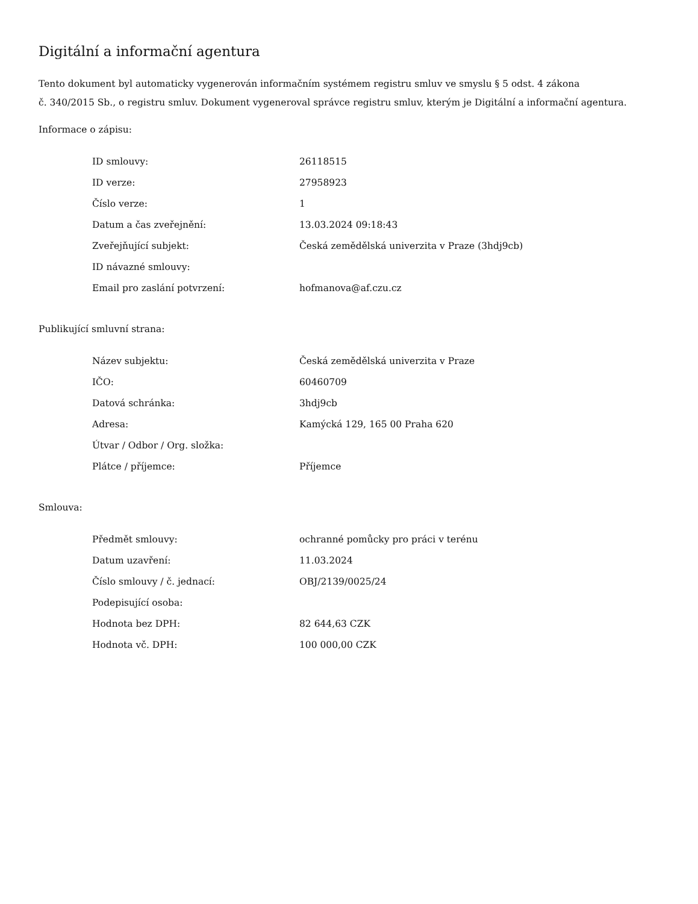Digitální a informační agentura
Tento dokument byl automaticky vygenerován informačním systémem registru smluv ve smyslu § 5 odst. 4 zákona
č. 340/2015 Sb., o registru smluv. Dokument vygeneroval správce registru smluv, kterým je Digitální a informační agentura.
Informace o zápisu:
| ID smlouvy: | 26118515 |
| ID verze: | 27958923 |
| Číslo verze: | 1 |
| Datum a čas zveřejnění: | 13.03.2024 09:18:43 |
| Zveřejňující subjekt: | Česká zemědělská univerzita v Praze (3hdj9cb) |
| ID návazné smlouvy: | |
| Email pro zaslání potvrzení: | hofmanova@af.czu.cz |
Publikující smluvní strana:
| Název subjektu: | Česká zemědělská univerzita v Praze |
| IČO: | 60460709 |
| Datová schránka: | 3hdj9cb |
| Adresa: | Kamýcká 129, 165 00 Praha 620 |
| Útvar / Odbor / Org. složka: | |
| Plátce / příjemce: | Příjemce |
Smlouva:
| Předmět smlouvy: | ochranné pomůcky pro práci v terénu |
| Datum uzavření: | 11.03.2024 |
| Číslo smlouvy / č. jednací: | OBJ/2139/0025/24 |
| Podepisující osoba: | |
| Hodnota bez DPH: | 82 644,63 CZK |
| Hodnota vč. DPH: | 100 000,00 CZK |